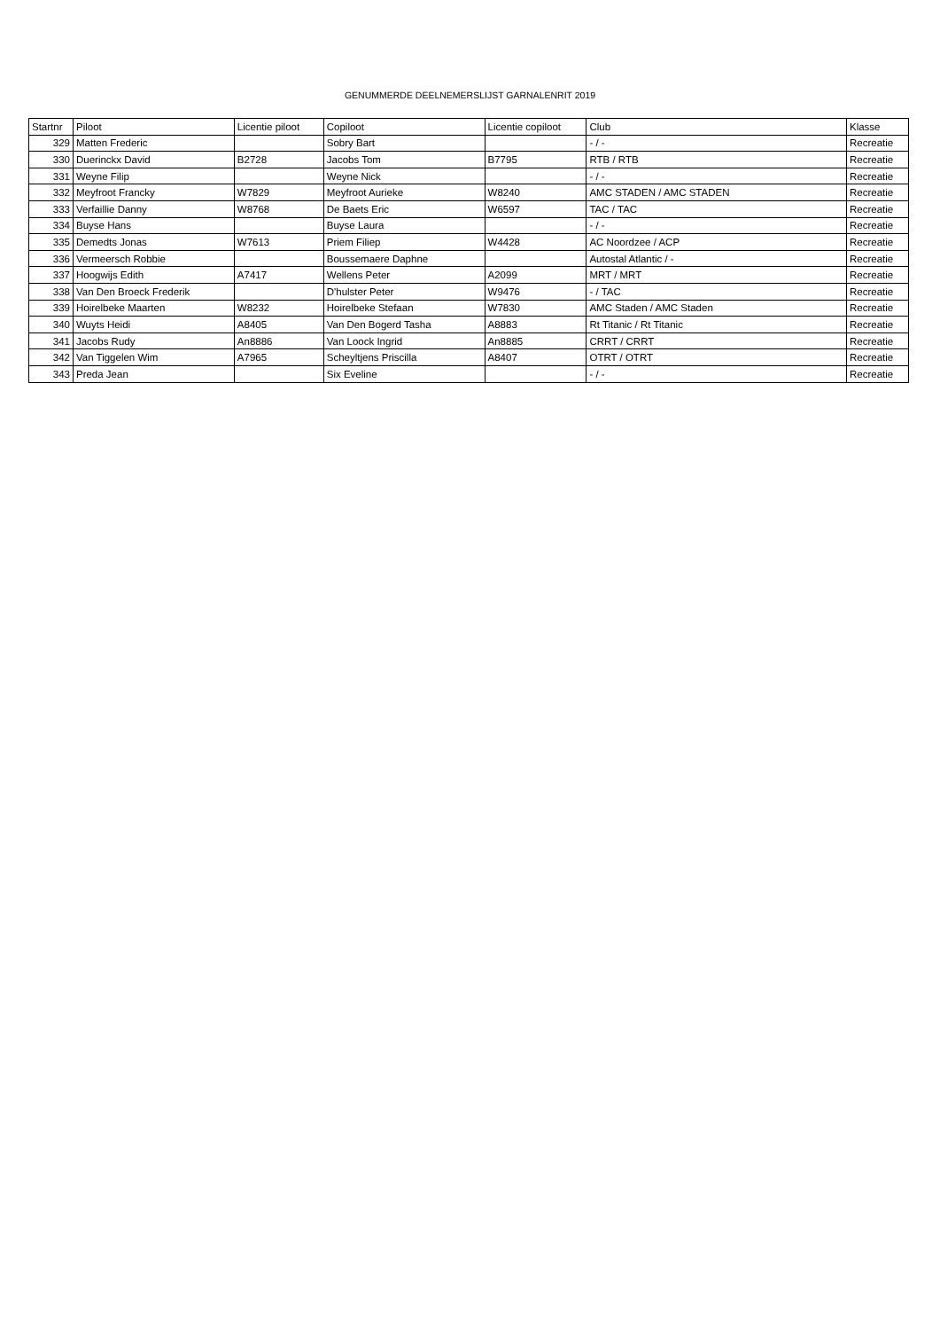GENUMMERDE DEELNEMERSLIJST GARNALENRIT 2019
| Startnr | Piloot | Licentie piloot | Copiloot | Licentie copiloot | Club | Klasse |
| --- | --- | --- | --- | --- | --- | --- |
| 329 | Matten Frederic | | Sobry Bart | | - / - | Recreatie |
| 330 | Duerinckx David | B2728 | Jacobs Tom | B7795 | RTB / RTB | Recreatie |
| 331 | Weyne Filip | | Weyne Nick | | - / - | Recreatie |
| 332 | Meyfroot Francky | W7829 | Meyfroot Aurieke | W8240 | AMC STADEN / AMC STADEN | Recreatie |
| 333 | Verfaillie Danny | W8768 | De Baets Eric | W6597 | TAC / TAC | Recreatie |
| 334 | Buyse Hans | | Buyse Laura | | - / - | Recreatie |
| 335 | Demedts Jonas | W7613 | Priem Filiep | W4428 | AC Noordzee / ACP | Recreatie |
| 336 | Vermeersch Robbie | | Boussemaere Daphne | | Autostal Atlantic / - | Recreatie |
| 337 | Hoogwijs Edith | A7417 | Wellens Peter | A2099 | MRT / MRT | Recreatie |
| 338 | Van Den Broeck Frederik | | D'hulster Peter | W9476 | - / TAC | Recreatie |
| 339 | Hoirelbeke Maarten | W8232 | Hoirelbeke Stefaan | W7830 | AMC Staden / AMC Staden | Recreatie |
| 340 | Wuyts Heidi | A8405 | Van Den Bogerd Tasha | A8883 | Rt Titanic / Rt Titanic | Recreatie |
| 341 | Jacobs Rudy | An8886 | Van Loock Ingrid | An8885 | CRRT / CRRT | Recreatie |
| 342 | Van Tiggelen Wim | A7965 | Scheyltjens Priscilla | A8407 | OTRT / OTRT | Recreatie |
| 343 | Preda Jean | | Six Eveline | | - / - | Recreatie |